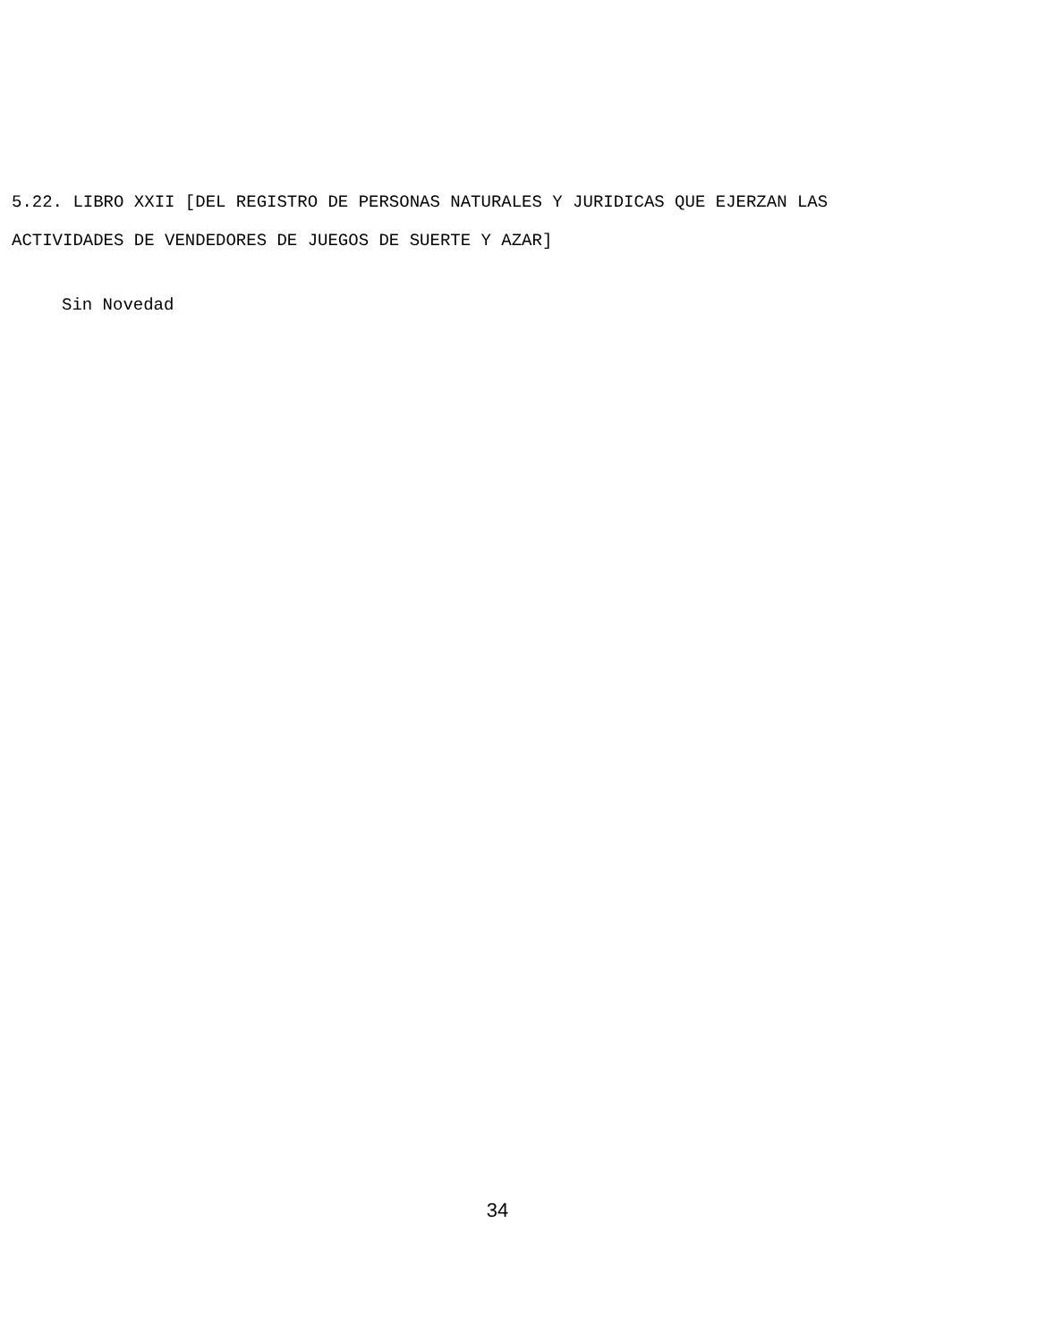5.22. LIBRO XXII [DEL REGISTRO DE PERSONAS NATURALES Y JURIDICAS QUE EJERZAN LAS
ACTIVIDADES DE VENDEDORES DE JUEGOS DE SUERTE Y AZAR]
Sin Novedad
34